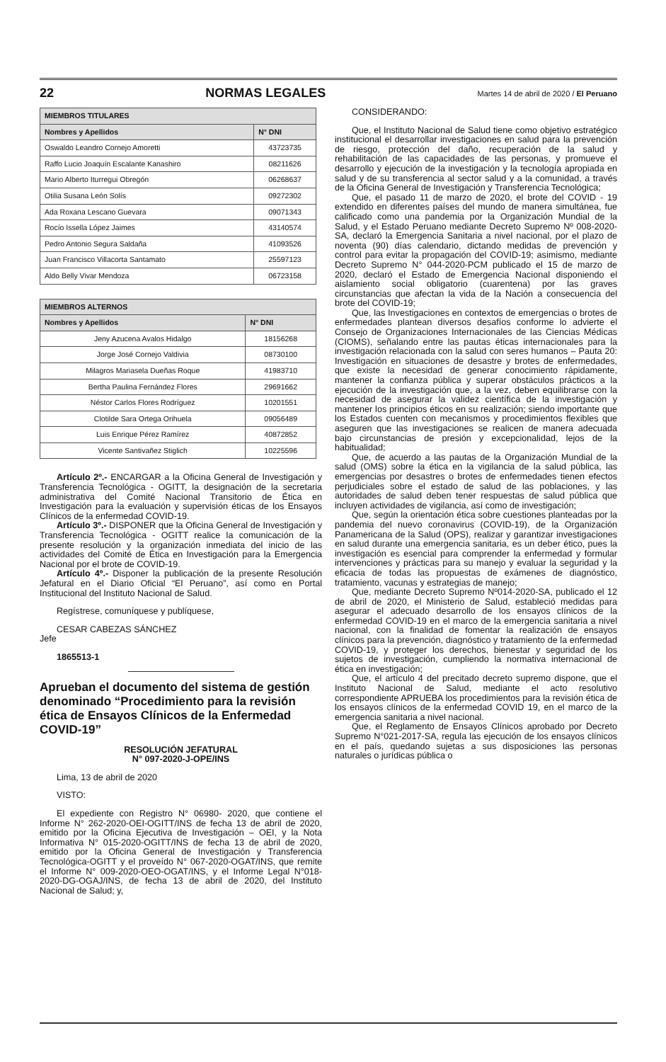22 NORMAS LEGALES Martes 14 de abril de 2020 / El Peruano
| MIEMBROS TITULARES | |
| --- | --- |
| Nombres y Apellidos | N° DNI |
| Oswaldo Leandro Cornejo Amoretti | 43723735 |
| Raffo Lucio Joaquín Escalante Kanashiro | 08211626 |
| Mario Alberto Iturregui Obregón | 06268637 |
| Otilia Susana León Solís | 09272302 |
| Ada Roxana Lescano Guevara | 09071343 |
| Rocío Issella López Jaimes | 43140574 |
| Pedro Antonio Segura Saldaña | 41093526 |
| Juan Francisco Villacorta Santamato | 25597123 |
| Aldo Belly Vivar Mendoza | 06723158 |
| MIEMBROS ALTERNOS | |
| --- | --- |
| Nombres y Apellidos | N° DNI |
| Jeny Azucena Avalos Hidalgo | 18156268 |
| Jorge José Cornejo Valdivia | 08730100 |
| Milagros Mariasela Dueñas Roque | 41983710 |
| Bertha Paulina Fernández Flores | 29691662 |
| Néstor Carlos Flores Rodríguez | 10201551 |
| Clotilde Sara Ortega Orihuela | 09056489 |
| Luis Enrique Pérez Ramírez | 40872852 |
| Vicente Santivañez Stiglich | 10225596 |
Artículo 2º.- ENCARGAR a la Oficina General de Investigación y Transferencia Tecnológica - OGITT, la designación de la secretaria administrativa del Comité Nacional Transitorio de Ética en Investigación para la evaluación y supervisión éticas de los Ensayos Clínicos de la enfermedad COVID-19.
Artículo 3º.- DISPONER que la Oficina General de Investigación y Transferencia Tecnológica - OGITT realice la comunicación de la presente resolución y la organización inmediata del inicio de las actividades del Comité de Ética en Investigación para la Emergencia Nacional por el brote de COVID-19.
Artículo 4º.- Disponer la publicación de la presente Resolución Jefatural en el Diario Oficial “El Peruano”, así como en Portal Institucional del Instituto Nacional de Salud.
Regístrese, comuníquese y publíquese,
CESAR CABEZAS SÁNCHEZ
Jefe
1865513-1
Aprueban el documento del sistema de gestión denominado “Procedimiento para la revisión ética de Ensayos Clínicos de la Enfermedad COVID-19”
RESOLUCIÓN JEFATURAL
N° 097-2020-J-OPE/INS
Lima, 13 de abril de 2020
VISTO:
El expediente con Registro N° 06980- 2020, que contiene el Informe N° 262-2020-OEI-OGITT/INS de fecha 13 de abril de 2020, emitido por la Oficina Ejecutiva de Investigación – OEI, y la Nota Informativa N° 015-2020-OGITT/INS de fecha 13 de abril de 2020, emitido por la Oficina General de Investigación y Transferencia Tecnológica-OGITT y el proveído N° 067-2020-OGAT/INS, que remite el Informe N° 009-2020-OEO-OGAT/INS, y el Informe Legal N°018-2020-DG-OGAJ/INS, de fecha 13 de abril de 2020, del Instituto Nacional de Salud; y,
CONSIDERANDO:
Que, el Instituto Nacional de Salud tiene como objetivo estratégico institucional el desarrollar investigaciones en salud para la prevención de riesgo, protección del daño, recuperación de la salud y rehabilitación de las capacidades de las personas, y promueve el desarrollo y ejecución de la investigación y la tecnología apropiada en salud y de su transferencia al sector salud y a la comunidad, a través de la Oficina General de Investigación y Transferencia Tecnológica;
Que, el pasado 11 de marzo de 2020, el brote del COVID - 19 extendido en diferentes países del mundo de manera simultánea, fue calificado como una pandemia por la Organización Mundial de la Salud, y el Estado Peruano mediante Decreto Supremo Nº 008-2020-SA, declaró la Emergencia Sanitaria a nivel nacional, por el plazo de noventa (90) días calendario, dictando medidas de prevención y control para evitar la propagación del COVID-19; asimismo, mediante Decreto Supremo N° 044-2020-PCM publicado el 15 de marzo de 2020, declaró el Estado de Emergencia Nacional disponiendo el aislamiento social obligatorio (cuarentena) por las graves circunstancias que afectan la vida de la Nación a consecuencia del brote del COVID-19;
Que, las Investigaciones en contextos de emergencias o brotes de enfermedades plantean diversos desafíos conforme lo advierte el Consejo de Organizaciones Internacionales de las Ciencias Médicas (CIOMS), señalando entre las pautas éticas internacionales para la investigación relacionada con la salud con seres humanos – Pauta 20: Investigación en situaciones de desastre y brotes de enfermedades, que existe la necesidad de generar conocimiento rápidamente, mantener la confianza pública y superar obstáculos prácticos a la ejecución de la investigación que, a la vez, deben equilibrarse con la necesidad de asegurar la validez científica de la investigación y mantener los principios éticos en su realización; siendo importante que los Estados cuenten con mecanismos y procedimientos flexibles que aseguren que las investigaciones se realicen de manera adecuada bajo circunstancias de presión y excepcionalidad, lejos de la habitualidad;
Que, de acuerdo a las pautas de la Organización Mundial de la salud (OMS) sobre la ética en la vigilancia de la salud pública, las emergencias por desastres o brotes de enfermedades tienen efectos perjudiciales sobre el estado de salud de las poblaciones, y las autoridades de salud deben tener respuestas de salud pública que incluyen actividades de vigilancia, así como de investigación;
Que, según la orientación ética sobre cuestiones planteadas por la pandemia del nuevo coronavirus (COVID-19), de la Organización Panamericana de la Salud (OPS), realizar y garantizar investigaciones en salud durante una emergencia sanitaria, es un deber ético, pues la investigación es esencial para comprender la enfermedad y formular intervenciones y prácticas para su manejo y evaluar la seguridad y la eficacia de todas las propuestas de exámenes de diagnóstico, tratamiento, vacunas y estrategias de manejo;
Que, mediante Decreto Supremo Nº014-2020-SA, publicado el 12 de abril de 2020, el Ministerio de Salud, estableció medidas para asegurar el adecuado desarrollo de los ensayos clínicos de la enfermedad COVID-19 en el marco de la emergencia sanitaria a nivel nacional, con la finalidad de fomentar la realización de ensayos clínicos para la prevención, diagnóstico y tratamiento de la enfermedad COVID-19, y proteger los derechos, bienestar y seguridad de los sujetos de investigación, cumpliendo la normativa internacional de ética en investigación;
Que, el artículo 4 del precitado decreto supremo dispone, que el Instituto Nacional de Salud, mediante el acto resolutivo correspondiente APRUEBA los procedimientos para la revisión ética de los ensayos clínicos de la enfermedad COVID 19, en el marco de la emergencia sanitaria a nivel nacional.
Que, el Reglamento de Ensayos Clínicos aprobado por Decreto Supremo N°021-2017-SA, regula las ejecución de los ensayos clínicos en el país, quedando sujetas a sus disposiciones las personas naturales o jurídicas pública o